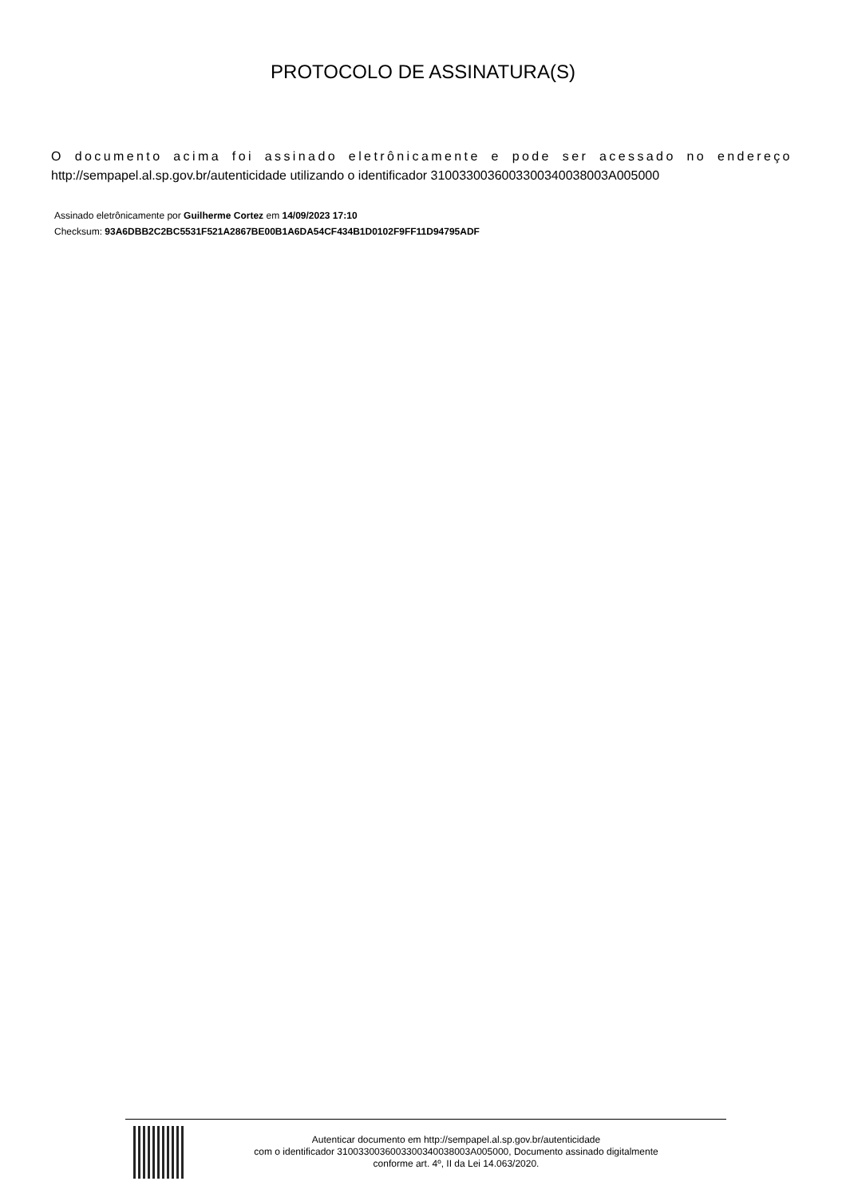PROTOCOLO DE ASSINATURA(S)
O documento acima foi assinado eletrônicamente e pode ser acessado no endereço
http://sempapel.al.sp.gov.br/autenticidade utilizando o identificador 310033003600330034003800​3A005000
Assinado eletrônicamente por Guilherme Cortez em 14/09/2023 17:10
Checksum: 93A6DBB2C2BC5531F521A2867BE00B1A6DA54CF434B1D0102F9FF11D94795ADF
Autenticar documento em http://sempapel.al.sp.gov.br/autenticidade
com o identificador 3100330036003300340038003A005000, Documento assinado digitalmente
conforme art. 4º, II da Lei 14.063/2020.